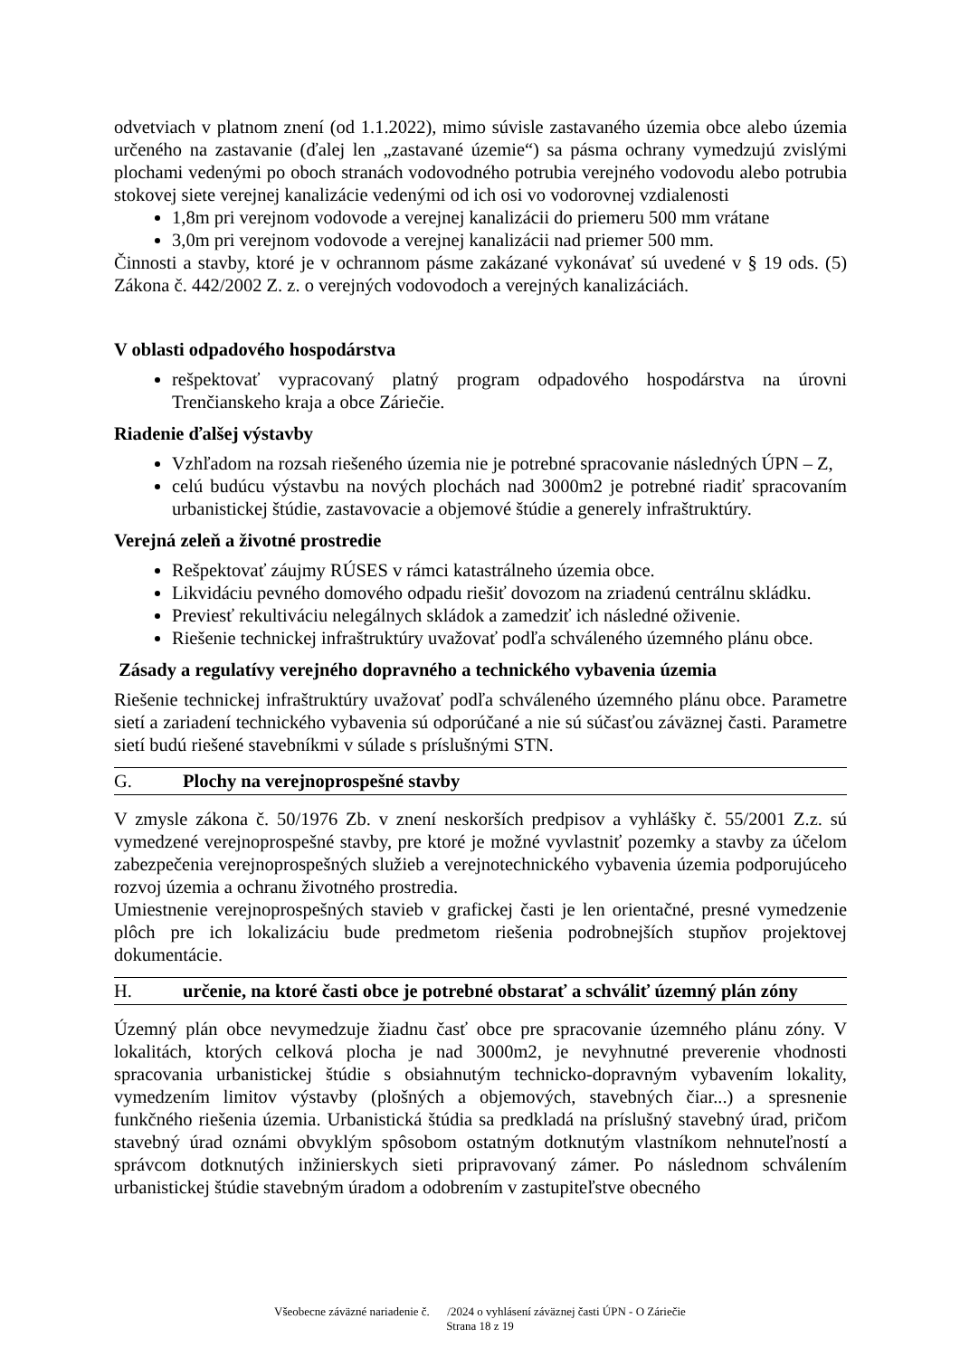odvetviach v platnom znení (od 1.1.2022), mimo súvisle zastavaného územia obce alebo územia určeného na zastavanie (ďalej len „zastavané územie“) sa pásma ochrany vymedzujú zvislými plochami vedenými po oboch stranách vodovodného potrubia verejného vodovodu alebo potrubia stokovej siete verejnej kanalizácie vedenými od ich osi vo vodorovnej vzdialenosti
1,8m pri verejnom vodovode a verejnej kanalizácii do priemeru 500 mm vrátane
3,0m pri verejnom vodovode a verejnej kanalizácii nad priemer 500 mm.
Činnosti a stavby, ktoré je v ochrannom pásme zakázané vykonávať sú uvedené v § 19 ods. (5) Zákona č. 442/2002 Z. z. o verejných vodovodoch a verejných kanalizáciách.
V oblasti odpadového hospodárstva
rešpektovať vypracovaný platný program odpadového hospodárstva na úrovni Trenčianskeho kraja a obce Záriečie.
Riadenie ďalšej výstavby
Vzhľadom na rozsah riešeného územia nie je potrebné spracovanie následných ÚPN – Z,
celú budúcu výstavbu na nových plochách nad 3000m2 je potrebné riadiť spracovaním urbanistickej štúdie, zastavovacie a objemové štúdie a generely infraštruktúry.
Verejná zeleň a životné prostredie
Rešpektovať záujmy RÚSES v rámci katastrálneho územia obce.
Likvidáciu pevného domového odpadu riešiť dovozom na zriadenú centrálnu skládku.
Previesť rekultiváciu nelegálnych skládok a zamedziť ich následné oživenie.
Riešenie technickej infraštruktúry uvažovať podľa schváleného územného plánu obce.
Zásady a regulatívy verejného dopravného a technického vybavenia územia
Riešenie technickej infraštruktúry uvažovať podľa schváleného územného plánu obce. Parametre sietí a zariadení technického vybavenia sú odporúčané a nie sú súčasťou záväznej časti. Parametre sietí budú riešené stavebníkmi v súlade s príslušnými STN.
G. Plochy na verejnoprospešné stavby
V zmysle zákona č. 50/1976 Zb. v znení neskorších predpisov a vyhlášky č. 55/2001 Z.z. sú vymedzené verejnoprospešné stavby, pre ktoré je možné vyvlastniť pozemky a stavby za účelom zabezpečenia verejnoprospešných služieb a verejnotechnického vybavenia územia podporujúceho rozvoj územia a ochranu životného prostredia.
Umiestnenie verejnoprospešných stavieb v grafickej časti je len orientačné, presné vymedzenie plôch pre ich lokalizáciu bude predmetom riešenia podrobnejších stupňov projektovej dokumentácie.
H. určenie, na ktoré časti obce je potrebné obstarať a schváliť územný plán zóny
Územný plán obce nevymedzuje žiadnu časť obce pre spracovanie územného plánu zóny. V lokalitách, ktorých celková plocha je nad 3000m2, je nevyhnutné preverenie vhodnosti spracovania urbanistickej štúdie s obsiahnutým technicko-dopravným vybavením lokality, vymedzením limitov výstavby (plošných a objemových, stavebných čiar...) a spresnenie funkčného riešenia územia. Urbanistická štúdia sa predkladá na príslušný stavebný úrad, pričom stavebný úrad oznámi obvyklým spôsobom ostatným dotknutým vlastníkom nehnuteľností a správcom dotknutých inžinierskych sieti pripravovaný zámer. Po následnom schválením urbanistickej štúdie stavebným úradom a odobrením v zastupiteľstve obecného
Všeobecne záväzné nariadenie č. /2024 o vyhlásení záväznej časti ÚPN - O Záriečie
Strana 18 z 19